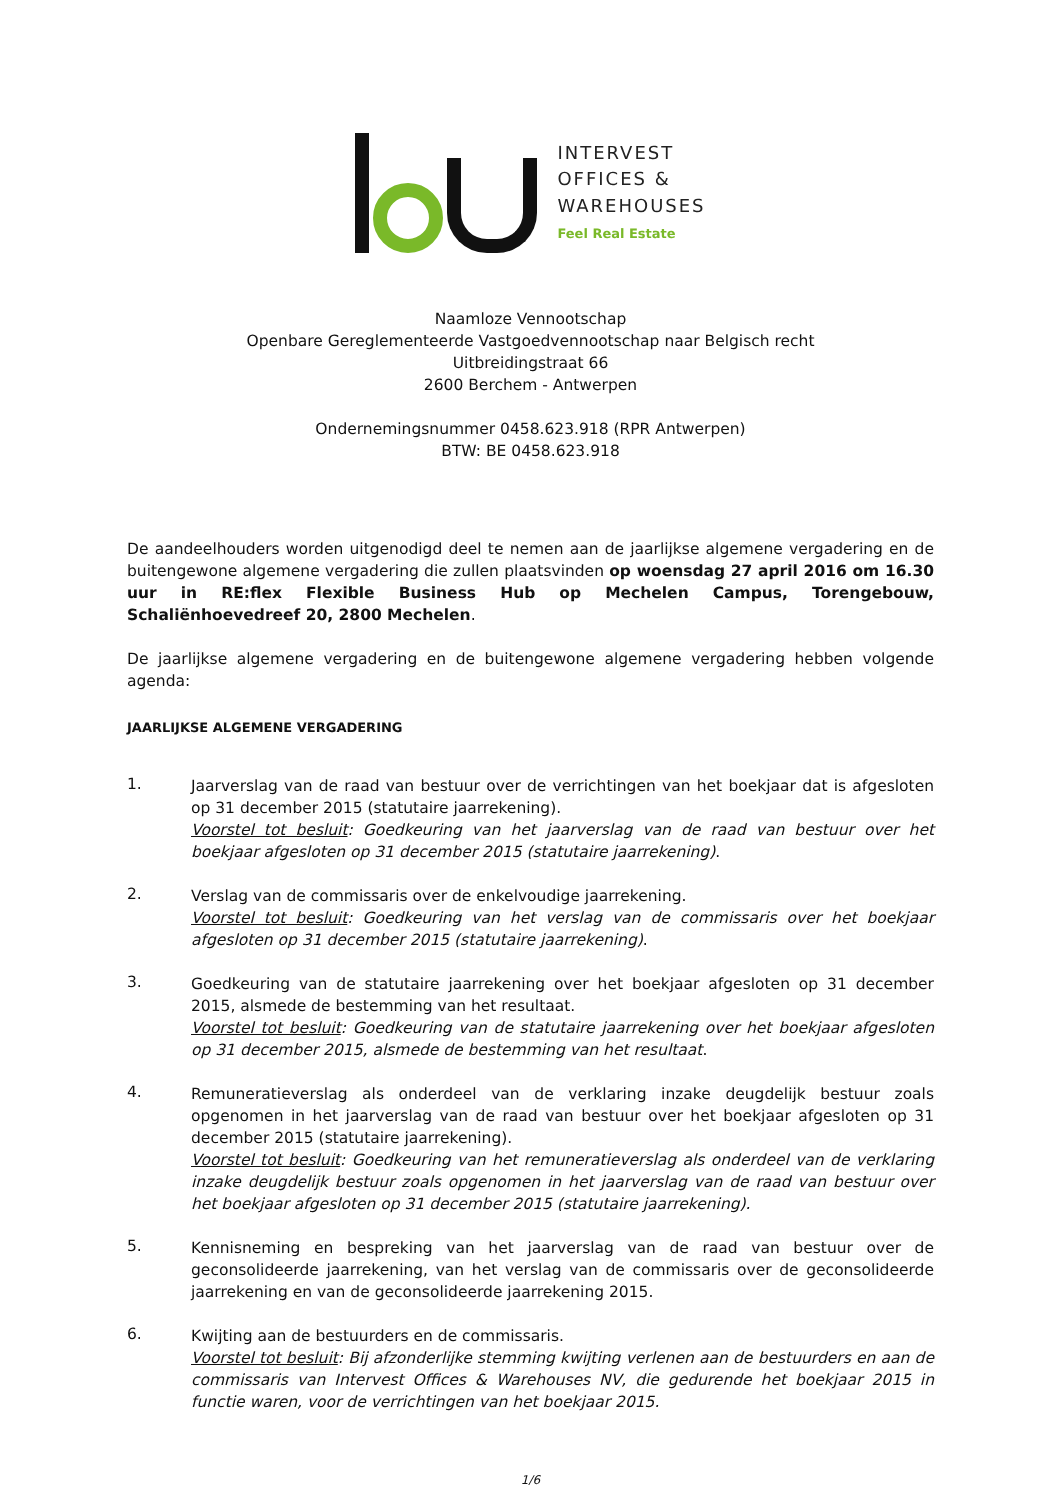INTERVEST
OFFICES &
WAREHOUSES
Feel Real Estate
Naamloze Vennootschap
Openbare Gereglementeerde Vastgoedvennootschap naar Belgisch recht
Uitbreidingstraat 66
2600 Berchem - Antwerpen
Ondernemingsnummer 0458.623.918 (RPR Antwerpen)
BTW: BE 0458.623.918
De aandeelhouders worden uitgenodigd deel te nemen aan de jaarlijkse algemene vergadering en de buitengewone algemene vergadering die zullen plaatsvinden op woensdag 27 april 2016 om 16.30 uur in RE:flex Flexible Business Hub op Mechelen Campus, Torengebouw, Schaliënhoevedreef 20, 2800 Mechelen.
De jaarlijkse algemene vergadering en de buitengewone algemene vergadering hebben volgende agenda:
JAARLIJKSE ALGEMENE VERGADERING
1.
Jaarverslag van de raad van bestuur over de verrichtingen van het boekjaar dat is afgesloten op 31 december 2015 (statutaire jaarrekening).
Voorstel tot besluit: Goedkeuring van het jaarverslag van de raad van bestuur over het boekjaar afgesloten op 31 december 2015 (statutaire jaarrekening).
2.
Verslag van de commissaris over de enkelvoudige jaarrekening.
Voorstel tot besluit: Goedkeuring van het verslag van de commissaris over het boekjaar afgesloten op 31 december 2015 (statutaire jaarrekening).
3.
Goedkeuring van de statutaire jaarrekening over het boekjaar afgesloten op 31 december 2015, alsmede de bestemming van het resultaat.
Voorstel tot besluit: Goedkeuring van de statutaire jaarrekening over het boekjaar afgesloten op 31 december 2015, alsmede de bestemming van het resultaat.
4.
Remuneratieverslag als onderdeel van de verklaring inzake deugdelijk bestuur zoals opgenomen in het jaarverslag van de raad van bestuur over het boekjaar afgesloten op 31 december 2015 (statutaire jaarrekening).
Voorstel tot besluit: Goedkeuring van het remuneratieverslag als onderdeel van de verklaring inzake deugdelijk bestuur zoals opgenomen in het jaarverslag van de raad van bestuur over het boekjaar afgesloten op 31 december 2015 (statutaire jaarrekening).
5.
Kennisneming en bespreking van het jaarverslag van de raad van bestuur over de geconsolideerde jaarrekening, van het verslag van de commissaris over de geconsolideerde jaarrekening en van de geconsolideerde jaarrekening 2015.
6.
Kwijting aan de bestuurders en de commissaris.
Voorstel tot besluit: Bij afzonderlijke stemming kwijting verlenen aan de bestuurders en aan de commissaris van Intervest Offices & Warehouses NV, die gedurende het boekjaar 2015 in functie waren, voor de verrichtingen van het boekjaar 2015.
1/6